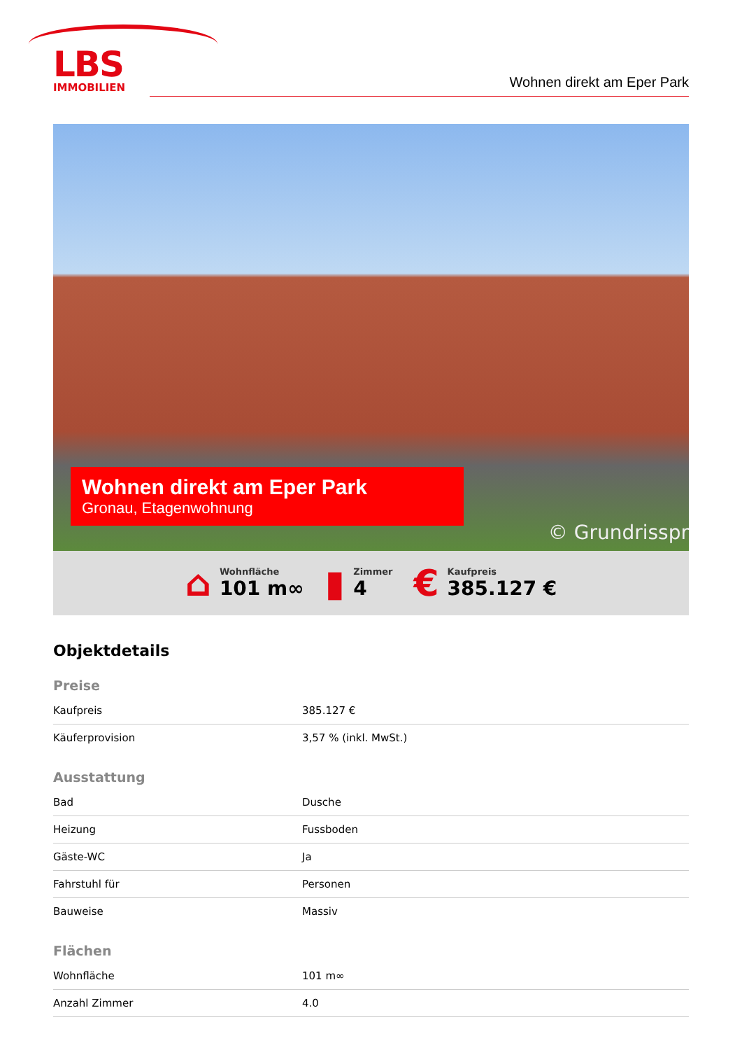LBS
IMMOBILIEN
Wohnen direkt am Eper Park
Wohnen direkt am Eper Park
Gronau, Etagenwohnung
© Grundrisspr
⌂
Wohnfläche
101 m∞
▮
Zimmer
4
€
Kaufpreis
385.127 €
Objektdetails
Preise
| Kaufpreis | 385.127 € |
| Käuferprovision | 3,57 % (inkl. MwSt.) |
Ausstattung
| Bad | Dusche |
| Heizung | Fussboden |
| Gäste-WC | Ja |
| Fahrstuhl für | Personen |
| Bauweise | Massiv |
Flächen
| Wohnfläche | 101 m∞ |
| Anzahl Zimmer | 4.0 |